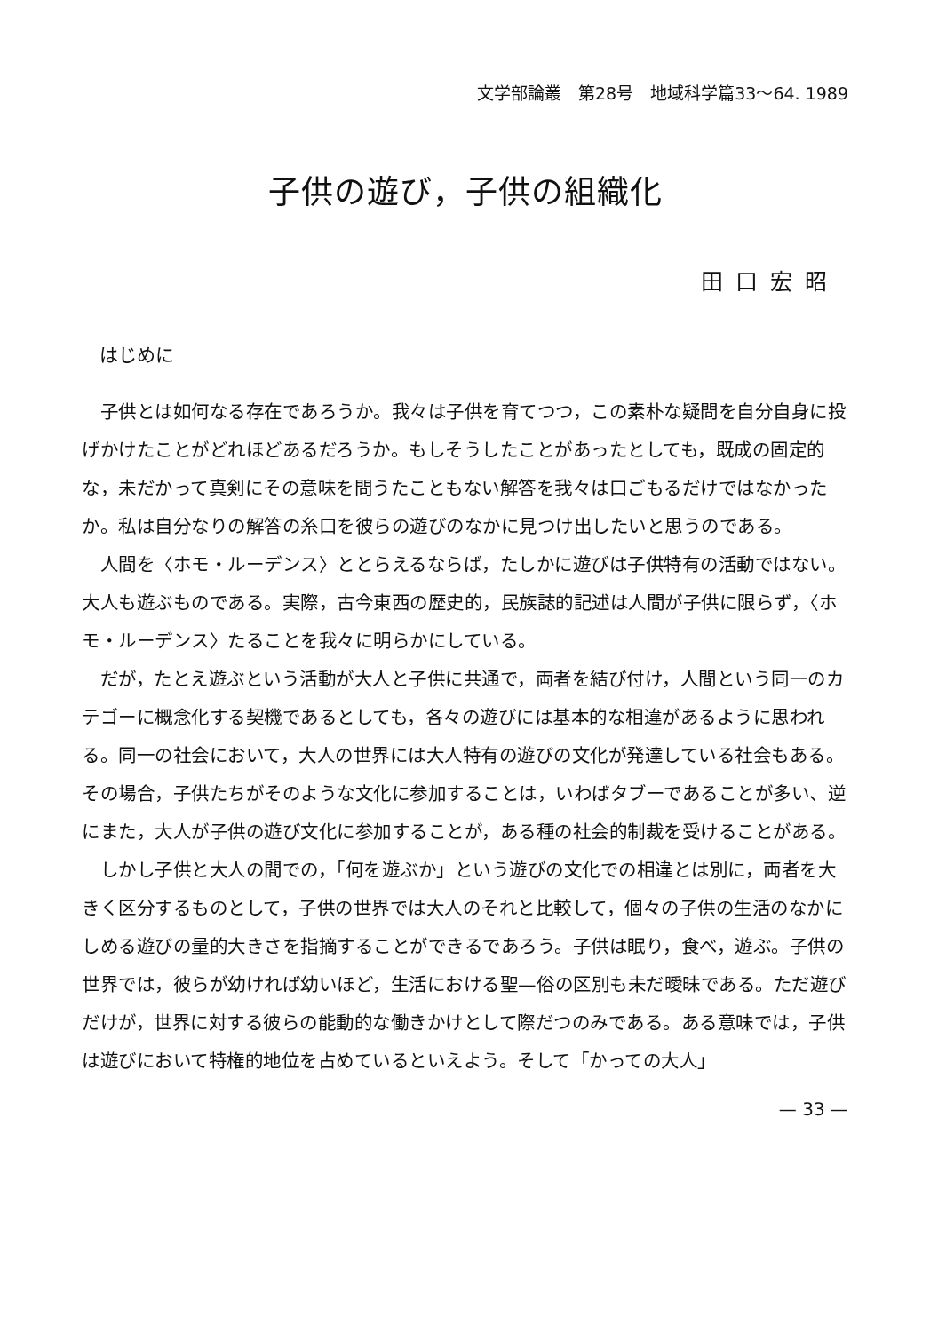文学部論叢　第28号　地域科学篇33〜64. 1989
子供の遊び，子供の組織化
田口宏昭
はじめに
子供とは如何なる存在であろうか。我々は子供を育てつつ，この素朴な疑問を自分自身に投げかけたことがどれほどあるだろうか。もしそうしたことがあったとしても，既成の固定的な，未だかって真剣にその意味を問うたこともない解答を我々は口ごもるだけではなかったか。私は自分なりの解答の糸口を彼らの遊びのなかに見つけ出したいと思うのである。
人間を〈ホモ・ルーデンス〉ととらえるならば，たしかに遊びは子供特有の活動ではない。大人も遊ぶものである。実際，古今東西の歴史的，民族誌的記述は人間が子供に限らず，〈ホモ・ルーデンス〉たることを我々に明らかにしている。
だが，たとえ遊ぶという活動が大人と子供に共通で，両者を結び付け，人間という同一のカテゴーに概念化する契機であるとしても，各々の遊びには基本的な相違があるように思われる。同一の社会において，大人の世界には大人特有の遊びの文化が発達している社会もある。その場合，子供たちがそのような文化に参加することは，いわばタブーであることが多い、逆にまた，大人が子供の遊び文化に参加することが，ある種の社会的制裁を受けることがある。
しかし子供と大人の間での，「何を遊ぶか」という遊びの文化での相違とは別に，両者を大きく区分するものとして，子供の世界では大人のそれと比較して，個々の子供の生活のなかにしめる遊びの量的大きさを指摘することができるであろう。子供は眠り，食べ，遊ぶ。子供の世界では，彼らが幼ければ幼いほど，生活における聖—俗の区別も未だ曖昧である。ただ遊びだけが，世界に対する彼らの能動的な働きかけとして際だつのみである。ある意味では，子供は遊びにおいて特権的地位を占めているといえよう。そして「かっての大人」
— 33 —